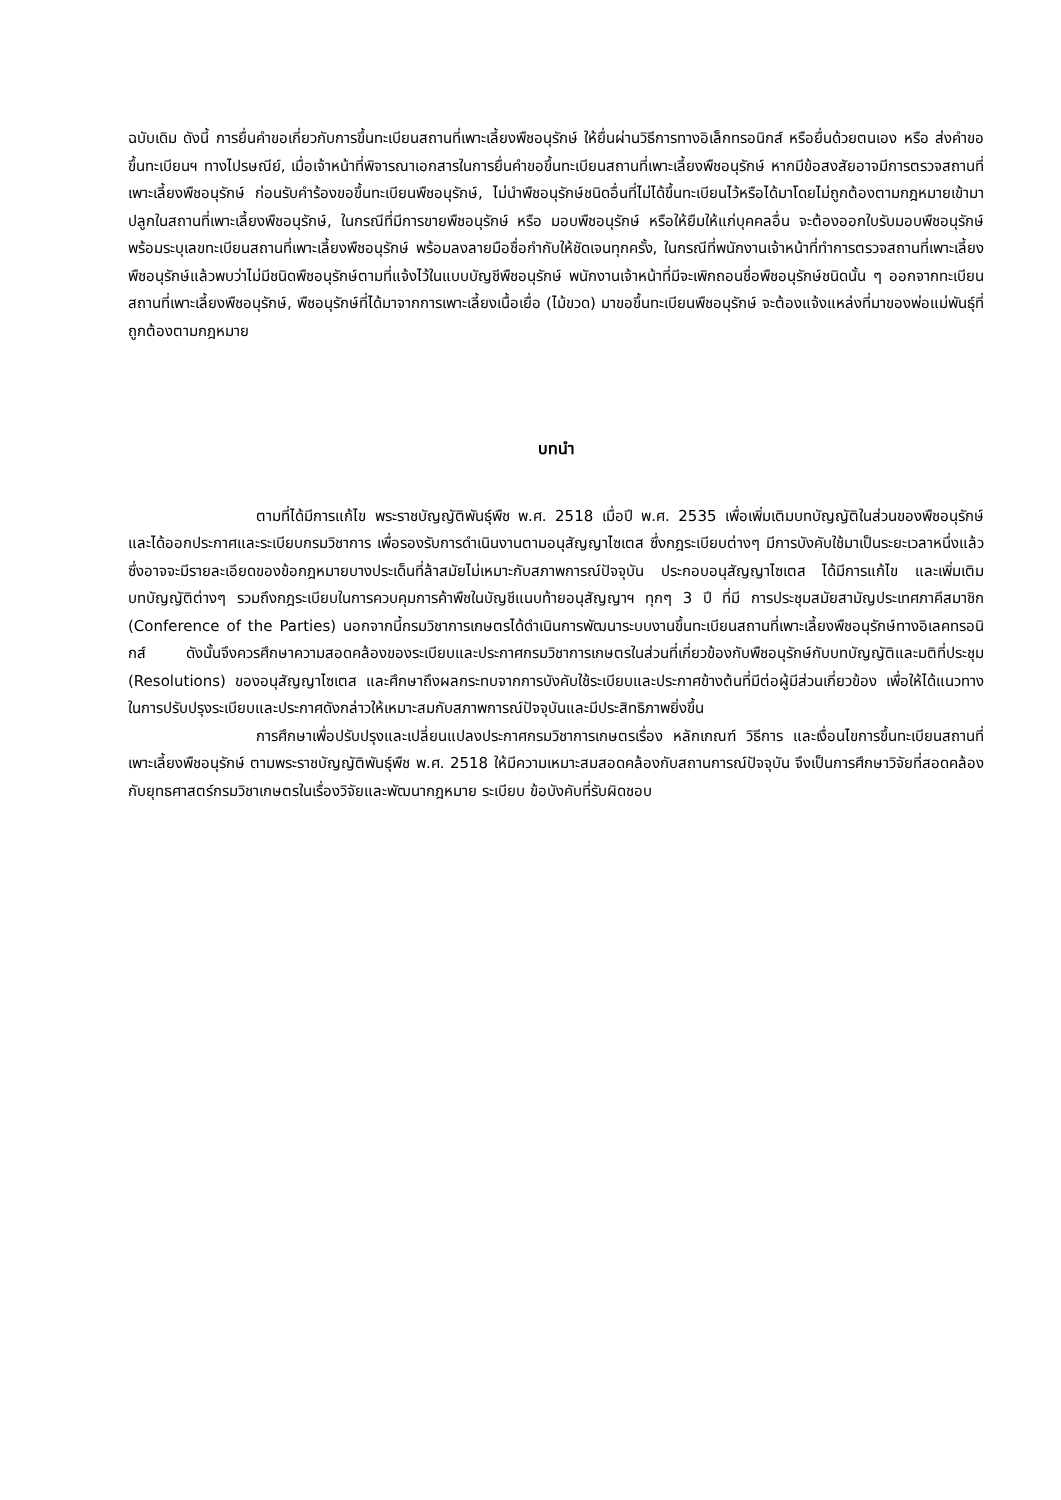ฉบับเดิม ดังนี้ การยื่นคำขอเกี่ยวกับการขึ้นทะเบียนสถานที่เพาะเลี้ยงพืชอนุรักษ์ ให้ยื่นผ่านวิธีการทางอิเล็กทรอนิกส์ หรือยื่นด้วยตนเอง หรือ ส่งคำขอขึ้นทะเบียนฯ ทางไปรษณีย์, เมื่อเจ้าหน้าที่พิจารณาเอกสารในการยื่นคำขอขึ้นทะเบียนสถานที่เพาะเลี้ยงพืชอนุรักษ์ หากมีข้อสงสัยอาจมีการตรวจสถานที่เพาะเลี้ยงพืชอนุรักษ์ ก่อนรับคำร้องขอขึ้นทะเบียนพืชอนุรักษ์, ไม่นำพืชอนุรักษ์ชนิดอื่นที่ไม่ได้ขึ้นทะเบียนไว้หรือได้มาโดยไม่ถูกต้องตามกฎหมายเข้ามาปลูกในสถานที่เพาะเลี้ยงพืชอนุรักษ์, ในกรณีที่มีการขายพืชอนุรักษ์ หรือ มอบพืชอนุรักษ์ หรือให้ยืมให้แก่บุคคลอื่น จะต้องออกใบรับมอบพืชอนุรักษ์พร้อมระบุเลขทะเบียนสถานที่เพาะเลี้ยงพืชอนุรักษ์ พร้อมลงลายมือชื่อกำกับให้ชัดเจนทุกครั้ง, ในกรณีที่พนักงานเจ้าหน้าที่ทำการตรวจสถานที่เพาะเลี้ยงพืชอนุรักษ์แล้วพบว่าไม่มีชนิดพืชอนุรักษ์ตามที่แจ้งไว้ในแบบบัญชีพืชอนุรักษ์ พนักงานเจ้าหน้าที่มีจะเพิกถอนชื่อพืชอนุรักษ์ชนิดนั้น ๆ ออกจากทะเบียนสถานที่เพาะเลี้ยงพืชอนุรักษ์, พืชอนุรักษ์ที่ได้มาจากการเพาะเลี้ยงเนื้อเยื่อ (ไม้ขวด) มาขอขึ้นทะเบียนพืชอนุรักษ์ จะต้องแจ้งแหล่งที่มาของพ่อแม่พันธุ์ที่ถูกต้องตามกฎหมาย
บทนำ
ตามที่ได้มีการแก้ไข พระราชบัญญัติพันธุ์พืช พ.ศ. 2518 เมื่อปี พ.ศ. 2535 เพื่อเพิ่มเติมบทบัญญัติในส่วนของพืชอนุรักษ์ และได้ออกประกาศและระเบียบกรมวิชาการ เพื่อรองรับการดำเนินงานตามอนุสัญญาไซเตส ซึ่งกฎระเบียบต่างๆ มีการบังคับใช้มาเป็นระยะเวลาหนึ่งแล้ว ซึ่งอาจจะมีรายละเอียดของข้อกฎหมายบางประเด็นที่ล้าสมัยไม่เหมาะกับสภาพการณ์ปัจจุบัน ประกอบอนุสัญญาไซเตส ได้มีการแก้ไข และเพิ่มเติมบทบัญญัติต่างๆ รวมถึงกฎระเบียบในการควบคุมการค้าพืชในบัญชีแนบท้ายอนุสัญญาฯ ทุกๆ 3 ปี ที่มี การประชุมสมัยสามัญประเทศภาคีสมาชิก (Conference of the Parties) นอกจากนี้กรมวิชาการเกษตรได้ดำเนินการพัฒนาระบบงานขึ้นทะเบียนสถานที่เพาะเลี้ยงพืชอนุรักษ์ทางอิเลคทรอนิกส์ ดังนั้นจึงควรศึกษาความสอดคล้องของระเบียบและประกาศกรมวิชาการเกษตรในส่วนที่เกี่ยวข้องกับพืชอนุรักษ์กับบทบัญญัติและมติที่ประชุม (Resolutions) ของอนุสัญญาไซเตส และศึกษาถึงผลกระทบจากการบังคับใช้ระเบียบและประกาศข้างต้นที่มีต่อผู้มีส่วนเกี่ยวข้อง เพื่อให้ได้แนวทางในการปรับปรุงระเบียบและประกาศดังกล่าวให้เหมาะสมกับสภาพการณ์ปัจจุบันและมีประสิทธิภาพยิ่งขึ้น
การศึกษาเพื่อปรับปรุงและเปลี่ยนแปลงประกาศกรมวิชาการเกษตรเรื่อง หลักเกณฑ์ วิธีการ และเงื่อนไขการขึ้นทะเบียนสถานที่เพาะเลี้ยงพืชอนุรักษ์ ตามพระราชบัญญัติพันธุ์พืช พ.ศ. 2518 ให้มีความเหมาะสมสอดคล้องกับสถานการณ์ปัจจุบัน จึงเป็นการศึกษาวิจัยที่สอดคล้องกับยุทธศาสตร์กรมวิชาเกษตรในเรื่องวิจัยและพัฒนากฎหมาย ระเบียบ ข้อบังคับที่รับผิดชอบ